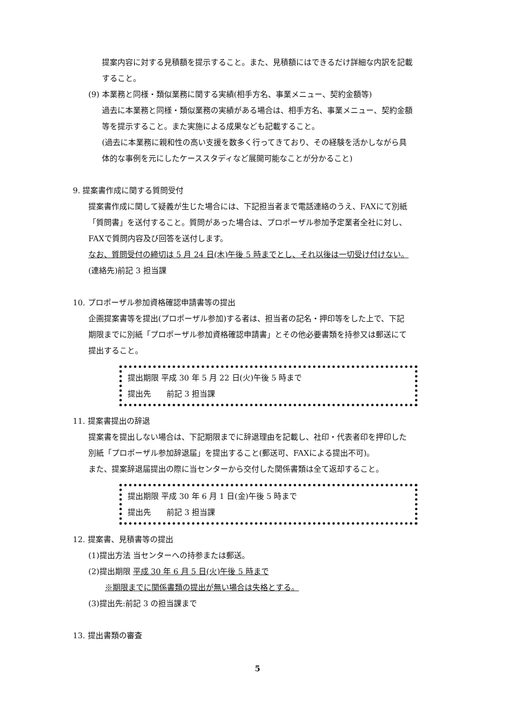提案内容に対する見積額を提示すること。また、見積額にはできるだけ詳細な内訳を記載
すること。
(9) 本業務と同様・類似業務に関する実績(相手方名、事業メニュー、契約金額等)
過去に本業務と同様・類似業務の実績がある場合は、相手方名、事業メニュー、契約金額
等を提示すること。また実施による成果なども記載すること。
(過去に本業務に親和性の高い支援を数多く行ってきており、その経験を活かしながら具
体的な事例を元にしたケーススタディなど展開可能なことが分かること)
9. 提案書作成に関する質問受付
提案書作成に関して疑義が生じた場合には、下記担当者まで電話連絡のうえ、FAXにて別紙
「質問書」を送付すること。質問があった場合は、プロポーザル参加予定業者全社に対し、
FAXで質問内容及び回答を送付します。
なお、質問受付の締切は 5 月 24 日(木)午後 5 時までとし、それ以後は一切受け付けない。
(連絡先)前記 3 担当課
10. プロポーザル参加資格確認申請書等の提出
企画提案書等を提出(プロポーザル参加)する者は、担当者の記名・押印等をした上で、下記
期限までに別紙「プロポーザル参加資格確認申請書」とその他必要書類を持参又は郵送にて
提出すること。
提出期限 平成 30 年 5 月 22 日(火)午後 5 時まで
提出先　　前記 3 担当課
11. 提案書提出の辞退
提案書を提出しない場合は、下記期限までに辞退理由を記載し、社印・代表者印を押印した
別紙「プロポーザル参加辞退届」を提出すること(郵送可、FAXによる提出不可)。
また、提案辞退届提出の際に当センターから交付した関係書類は全て返却すること。
提出期限 平成 30 年 6 月 1 日(金)午後 5 時まで
提出先　　前記 3 担当課
12. 提案書、見積書等の提出
(1)提出方法 当センターへの持参または郵送。
(2)提出期限 平成 30 年 6 月 5 日(火)午後 5 時まで
※期限までに関係書類の提出が無い場合は失格とする。
(3)提出先:前記 3 の担当課まで
13. 提出書類の審査
5